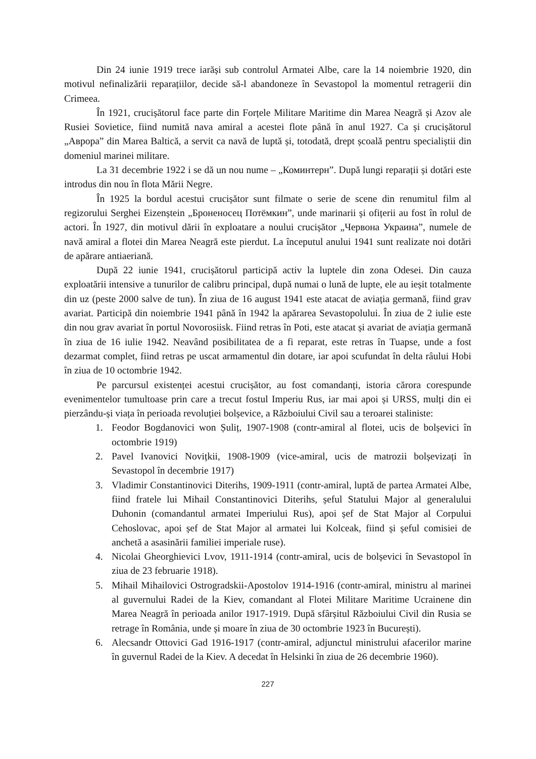Din 24 iunie 1919 trece iarăși sub controlul Armatei Albe, care la 14 noiembrie 1920, din motivul nefinalizării reparațiilor, decide să-l abandoneze în Sevastopol la momentul retragerii din Crimeea.
În 1921, crucișătorul face parte din Forțele Militare Maritime din Marea Neagră și Azov ale Rusiei Sovietice, fiind numită nava amiral a acestei flote până în anul 1927. Ca și crucișătorul „Аврора” din Marea Baltică, a servit ca navă de luptă și, totodată, drept școală pentru specialiștii din domeniul marinei militare.
La 31 decembrie 1922 i se dă un nou nume – „Коминтерн”. După lungi reparații și dotări este introdus din nou în flota Mării Negre.
În 1925 la bordul acestui crucișător sunt filmate o serie de scene din renumitul film al regizorului Serghei Eizenștein „Броненосец Потёмкин”, unde marinarii și ofițerii au fost în rolul de actori. În 1927, din motivul dării în exploatare a noului crucișător „Червона Украина”, numele de navă amiral a flotei din Marea Neagră este pierdut. La începutul anului 1941 sunt realizate noi dotări de apărare antiaeriană.
După 22 iunie 1941, crucișătorul participă activ la luptele din zona Odesei. Din cauza exploatării intensive a tunurilor de calibru principal, după numai o lună de lupte, ele au ieșit totalmente din uz (peste 2000 salve de tun). În ziua de 16 august 1941 este atacat de aviația germană, fiind grav avariat. Participă din noiembrie 1941 până în 1942 la apărarea Sevastopolului. În ziua de 2 iulie este din nou grav avariat în portul Novorosiisk. Fiind retras în Poti, este atacat și avariat de aviația germană în ziua de 16 iulie 1942. Neavând posibilitatea de a fi reparat, este retras în Tuapse, unde a fost dezarmat complet, fiind retras pe uscat armamentul din dotare, iar apoi scufundat în delta râului Hobi în ziua de 10 octombrie 1942.
Pe parcursul existenței acestui crucișător, au fost comandanți, istoria cărora corespunde evenimentelor tumultoase prin care a trecut fostul Imperiu Rus, iar mai apoi și URSS, mulți din ei pierzându-și viața în perioada revoluției bolșevice, a Războiului Civil sau a teroarei staliniste:
1. Feodor Bogdanovici won Șuliț, 1907-1908 (contr-amiral al flotei, ucis de bolșevici în octombrie 1919)
2. Pavel Ivanovici Novițkii, 1908-1909 (vice-amiral, ucis de matrozii bolșevizați în Sevastopol în decembrie 1917)
3. Vladimir Constantinovici Diterihs, 1909-1911 (contr-amiral, luptă de partea Armatei Albe, fiind fratele lui Mihail Constantinovici Diterihs, șeful Statului Major al generalului Duhonin (comandantul armatei Imperiului Rus), apoi șef de Stat Major al Corpului Cehoslovac, apoi șef de Stat Major al armatei lui Kolceak, fiind și șeful comisiei de anchetă a asasinării familiei imperiale ruse).
4. Nicolai Gheorghievici Lvov, 1911-1914 (contr-amiral, ucis de bolșevici în Sevastopol în ziua de 23 februarie 1918).
5. Mihail Mihailovici Ostrogradskii-Apostolov 1914-1916 (contr-amiral, ministru al marinei al guvernului Radei de la Kiev, comandant al Flotei Militare Maritime Ucrainene din Marea Neagră în perioada anilor 1917-1919. După sfârșitul Războiului Civil din Rusia se retrage în România, unde și moare în ziua de 30 octombrie 1923 în București).
6. Alecsandr Ottovici Gad 1916-1917 (contr-amiral, adjunctul ministrului afacerilor marine în guvernul Radei de la Kiev. A decedat în Helsinki în ziua de 26 decembrie 1960).
227